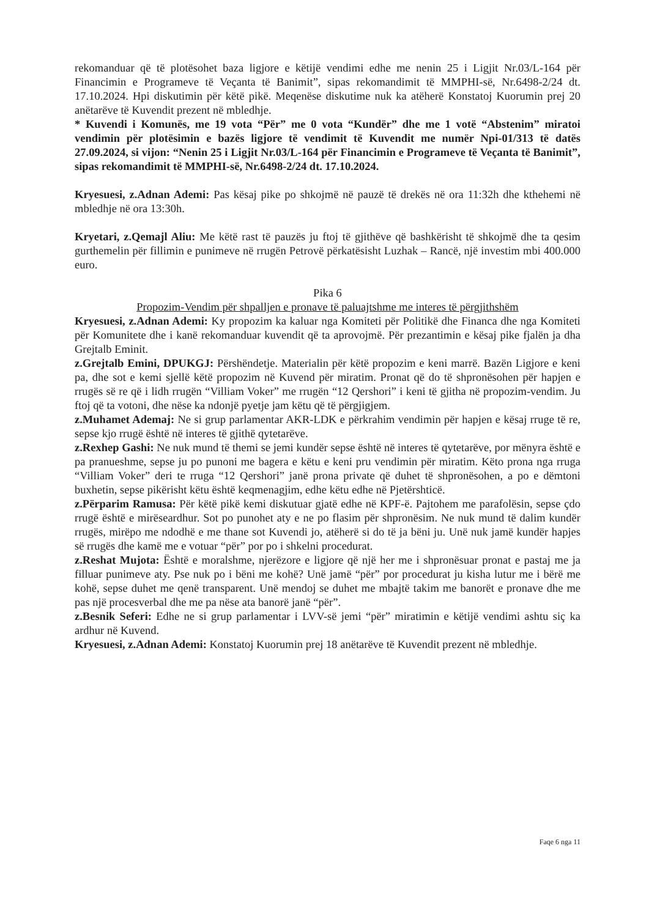rekomanduar që të plotësohet baza ligjore e këtijë vendimi edhe me nenin 25 i Ligjit Nr.03/L-164 për Financimin e Programeve të Veçanta të Banimit”, sipas rekomandimit të MMPHI-së, Nr.6498-2/24 dt. 17.10.2024. Hpi diskutimin për këtë pikë. Meqenëse diskutime nuk ka atëherë Konstatoj Kuorumin prej 20 anëtarëve të Kuvendit prezent në mbledhje.
* Kuvendi i Komunës, me 19 vota “Për” me 0 vota “Kundër” dhe me 1 votë “Abstenim” miratoi vendimin për plotësimin e bazës ligjore të vendimit të Kuvendit me numër Npi-01/313 të datës 27.09.2024, si vijon: “Nenin 25 i Ligjit Nr.03/L-164 për Financimin e Programeve të Veçanta të Banimit”, sipas rekomandimit të MMPHI-së, Nr.6498-2/24 dt. 17.10.2024.
Kryesuesi, z.Adnan Ademi: Pas kësaj pike po shkojmë në pauzë të drekës në ora 11:32h dhe kthehemi në mbledhje në ora 13:30h.
Kryetari, z.Qemajl Aliu: Me këtë rast të pauzës ju ftoj të gjithëve që bashkërisht të shkojmë dhe ta qesim gurthemelin për fillimin e punimeve në rrugën Petrovë përkatësisht Luzhak – Rancë, një investim mbi 400.000 euro.
Pika 6
Propozim-Vendim për shpalljen e pronave të paluajtshme me interes të përgjithshëm
Kryesuesi, z.Adnan Ademi: Ky propozim ka kaluar nga Komiteti për Politikë dhe Financa dhe nga Komiteti për Komunitete dhe i kanë rekomanduar kuvendit që ta aprovojmë. Për prezantimin e kësaj pike fjalën ja dha Grejtalb Eminit.
z.Grejtalb Emini, DPUKGJ: Përshëndetje. Materialin për këtë propozim e keni marrë. Bazën Ligjore e keni pa, dhe sot e kemi sjellë këtë propozim në Kuvend për miratim. Pronat që do të shpronësohen për hapjen e rrugës së re që i lidh rrugën “Villiam Voker” me rrugën “12 Qershori” i keni të gjitha në propozim-vendim. Ju ftoj që ta votoni, dhe nëse ka ndonjë pyetje jam këtu që të përgjigjem.
z.Muhamet Ademaj: Ne si grup parlamentar AKR-LDK e përkrahim vendimin për hapjen e kësaj rruge të re, sepse kjo rrugë është në interes të gjithë qytetarëve.
z.Rexhep Gashi: Ne nuk mund të themi se jemi kundër sepse është në interes të qytetarëve, por mënyra është e pa pranueshme, sepse ju po punoni me bagera e këtu e keni pru vendimin për miratim. Këto prona nga rruga “Villiam Voker” deri te rruga “12 Qershori” janë prona private që duhet të shpronësohen, a po e dëmtoni buxhetin, sepse pikërisht këtu është keqmenagjim, edhe këtu edhe në Pjetërshticë.
z.Përparim Ramusa: Për këtë pikë kemi diskutuar gjatë edhe në KPF-ë. Pajtohem me parafolësin, sepse çdo rrugë është e mirëseardhur. Sot po punohet aty e ne po flasim për shpronësim. Ne nuk mund të dalim kundër rrugës, mirëpo me ndodhë e me thane sot Kuvendi jo, atëherë si do të ja bëni ju. Unë nuk jamë kundër hapjes së rrugës dhe kamë me e votuar “për” por po i shkelni procedurat.
z.Reshat Mujota: Është e moralshme, njerëzore e ligjore që një her me i shpronësuar pronat e pastaj me ja filluar punimeve aty. Pse nuk po i bëni me kohë? Unë jamë “për” por procedurat ju kisha lutur me i bërë me kohë, sepse duhet me qenë transparent. Unë mendoj se duhet me mbajtë takim me banorët e pronave dhe me pas një procesverbal dhe me pa nëse ata banorë janë “për”.
z.Besnik Seferi: Edhe ne si grup parlamentar i LVV-së jemi “për” miratimin e këtijë vendimi ashtu siç ka ardhur në Kuvend.
Kryesuesi, z.Adnan Ademi: Konstatoj Kuorumin prej 18 anëtarëve të Kuvendit prezent në mbledhje.
Faqe 6 nga 11